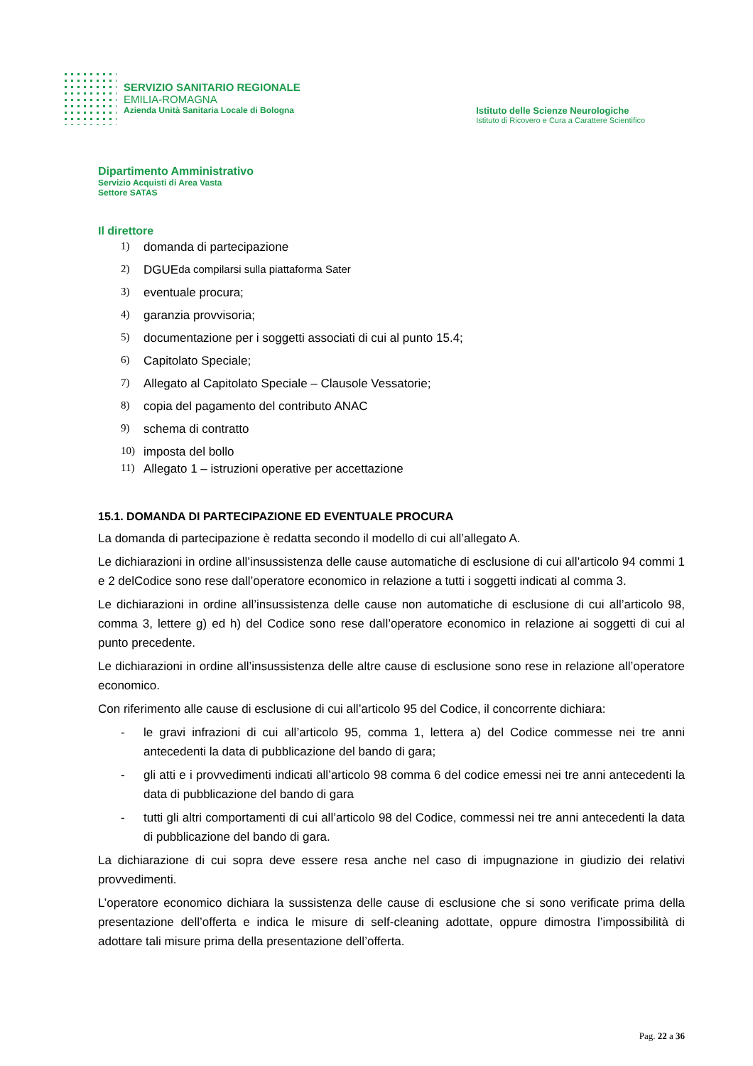SERVIZIO SANITARIO REGIONALE
EMILIA-ROMAGNA
Azienda Unità Sanitaria Locale di Bologna
Istituto delle Scienze Neurologiche
Istituto di Ricovero e Cura a Carattere Scientifico
Dipartimento Amministrativo
Servizio Acquisti di Area Vasta
Settore SATAS
Il direttore
1) domanda di partecipazione
2) DGUE da compilarsi sulla piattaforma Sater
3) eventuale procura;
4) garanzia provvisoria;
5) documentazione per i soggetti associati di cui al punto 15.4;
6) Capitolato Speciale;
7) Allegato al Capitolato Speciale – Clausole Vessatorie;
8) copia del pagamento del contributo ANAC
9) schema di contratto
10) imposta del bollo
11) Allegato 1 – istruzioni operative per accettazione
15.1. DOMANDA DI PARTECIPAZIONE ED EVENTUALE PROCURA
La domanda di partecipazione è redatta secondo il modello di cui all’allegato A.
Le dichiarazioni in ordine all’insussistenza delle cause automatiche di esclusione di cui all’articolo 94 commi 1 e 2 delCodice sono rese dall’operatore economico in relazione a tutti i soggetti indicati al comma 3.
Le dichiarazioni in ordine all’insussistenza delle cause non automatiche di esclusione di cui all’articolo 98, comma 3, lettere g) ed h) del Codice sono rese dall’operatore economico in relazione ai soggetti di cui al punto precedente.
Le dichiarazioni in ordine all’insussistenza delle altre cause di esclusione sono rese in relazione all’operatore economico.
Con riferimento alle cause di esclusione di cui all’articolo 95 del Codice, il concorrente dichiara:
- le gravi infrazioni di cui all’articolo 95, comma 1, lettera a) del Codice commesse nei tre anni antecedenti la data di pubblicazione del bando di gara;
- gli atti e i provvedimenti indicati all’articolo 98 comma 6 del codice emessi nei tre anni antecedenti la data di pubblicazione del bando di gara
- tutti gli altri comportamenti di cui all’articolo 98 del Codice, commessi nei tre anni antecedenti la data di pubblicazione del bando di gara.
La dichiarazione di cui sopra deve essere resa anche nel caso di impugnazione in giudizio dei relativi provvedimenti.
L’operatore economico dichiara la sussistenza delle cause di esclusione che si sono verificate prima della presentazione dell’offerta e indica le misure di self-cleaning adottate, oppure dimostra l’impossibilità di adottare tali misure prima della presentazione dell’offerta.
Pag. 22 a 36